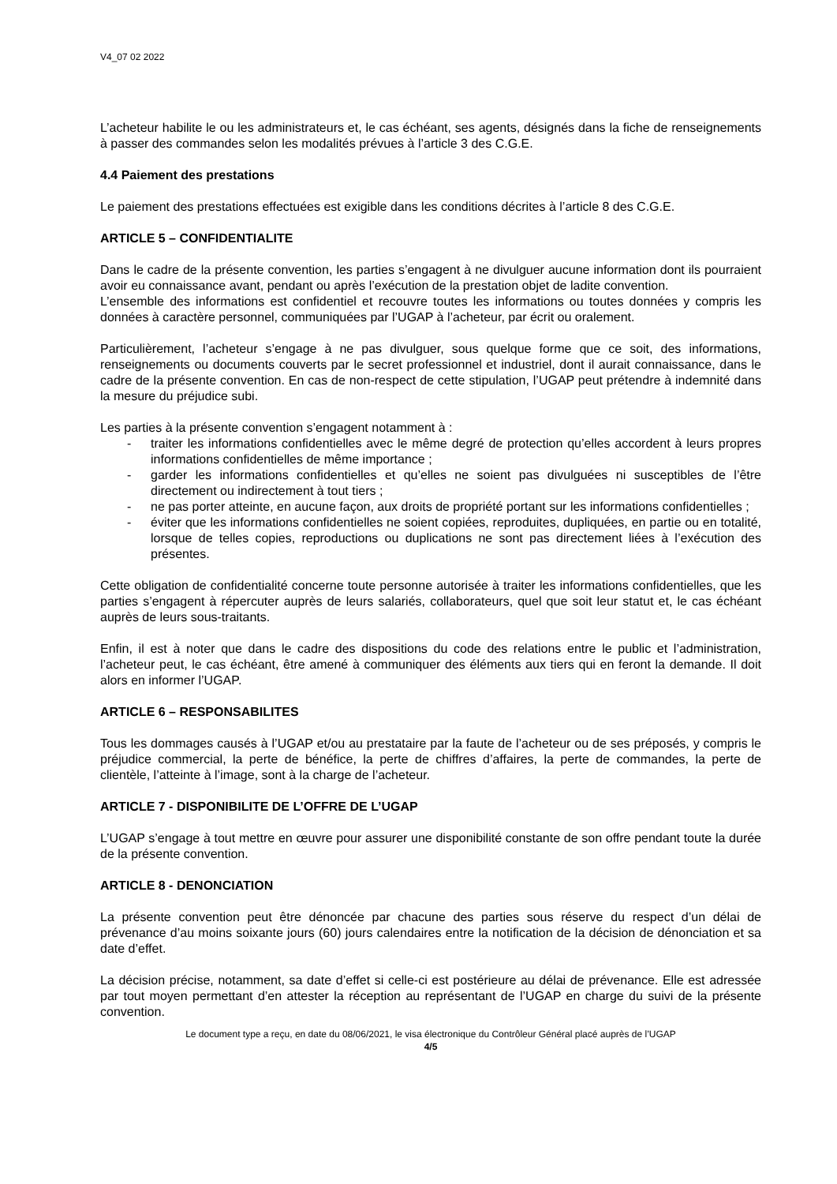V4_07 02 2022
L’acheteur habilite le ou les administrateurs et, le cas échéant, ses agents, désignés dans la fiche de renseignements à passer des commandes selon les modalités prévues à l’article 3 des C.G.E.
4.4 Paiement des prestations
Le paiement des prestations effectuées est exigible dans les conditions décrites à l’article 8 des C.G.E.
ARTICLE 5 – CONFIDENTIALITE
Dans le cadre de la présente convention, les parties s’engagent à ne divulguer aucune information dont ils pourraient avoir eu connaissance avant, pendant ou après l’exécution de la prestation objet de ladite convention.
L’ensemble des informations est confidentiel et recouvre toutes les informations ou toutes données y compris les données à caractère personnel, communiquées par l’UGAP à l’acheteur, par écrit ou oralement.
Particulièrement, l’acheteur s’engage à ne pas divulguer, sous quelque forme que ce soit, des informations, renseignements ou documents couverts par le secret professionnel et industriel, dont il aurait connaissance, dans le cadre de la présente convention. En cas de non-respect de cette stipulation, l’UGAP peut prétendre à indemnité dans la mesure du préjudice subi.
Les parties à la présente convention s’engagent notamment à :
- traiter les informations confidentielles avec le même degré de protection qu’elles accordent à leurs propres informations confidentielles de même importance ;
- garder les informations confidentielles et qu’elles ne soient pas divulguées ni susceptibles de l’être directement ou indirectement à tout tiers ;
- ne pas porter atteinte, en aucune façon, aux droits de propriété portant sur les informations confidentielles ;
- éviter que les informations confidentielles ne soient copiées, reproduites, dupliquées, en partie ou en totalité, lorsque de telles copies, reproductions ou duplications ne sont pas directement liées à l’exécution des présentes.
Cette obligation de confidentialité concerne toute personne autorisée à traiter les informations confidentielles, que les parties s’engagent à répercuter auprès de leurs salariés, collaborateurs, quel que soit leur statut et, le cas échéant auprès de leurs sous-traitants.
Enfin, il est à noter que dans le cadre des dispositions du code des relations entre le public et l’administration, l’acheteur peut, le cas échéant, être amené à communiquer des éléments aux tiers qui en feront la demande. Il doit alors en informer l’UGAP.
ARTICLE 6 – RESPONSABILITES
Tous les dommages causés à l’UGAP et/ou au prestataire par la faute de l’acheteur ou de ses préposés, y compris le préjudice commercial, la perte de bénéfice, la perte de chiffres d’affaires, la perte de commandes, la perte de clientèle, l’atteinte à l’image, sont à la charge de l’acheteur.
ARTICLE 7 - DISPONIBILITE DE L’OFFRE DE L’UGAP
L’UGAP s’engage à tout mettre en œuvre pour assurer une disponibilité constante de son offre pendant toute la durée de la présente convention.
ARTICLE 8 - DENONCIATION
La présente convention peut être dénoncée par chacune des parties sous réserve du respect d’un délai de prévenance d’au moins soixante jours (60) jours calendaires entre la notification de la décision de dénonciation et sa date d’effet.
La décision précise, notamment, sa date d’effet si celle-ci est postérieure au délai de prévenance. Elle est adressée par tout moyen permettant d’en attester la réception au représentant de l’UGAP en charge du suivi de la présente convention.
Le document type a reçu, en date du 08/06/2021, le visa électronique du Contrôleur Général placé auprès de l’UGAP
4/5